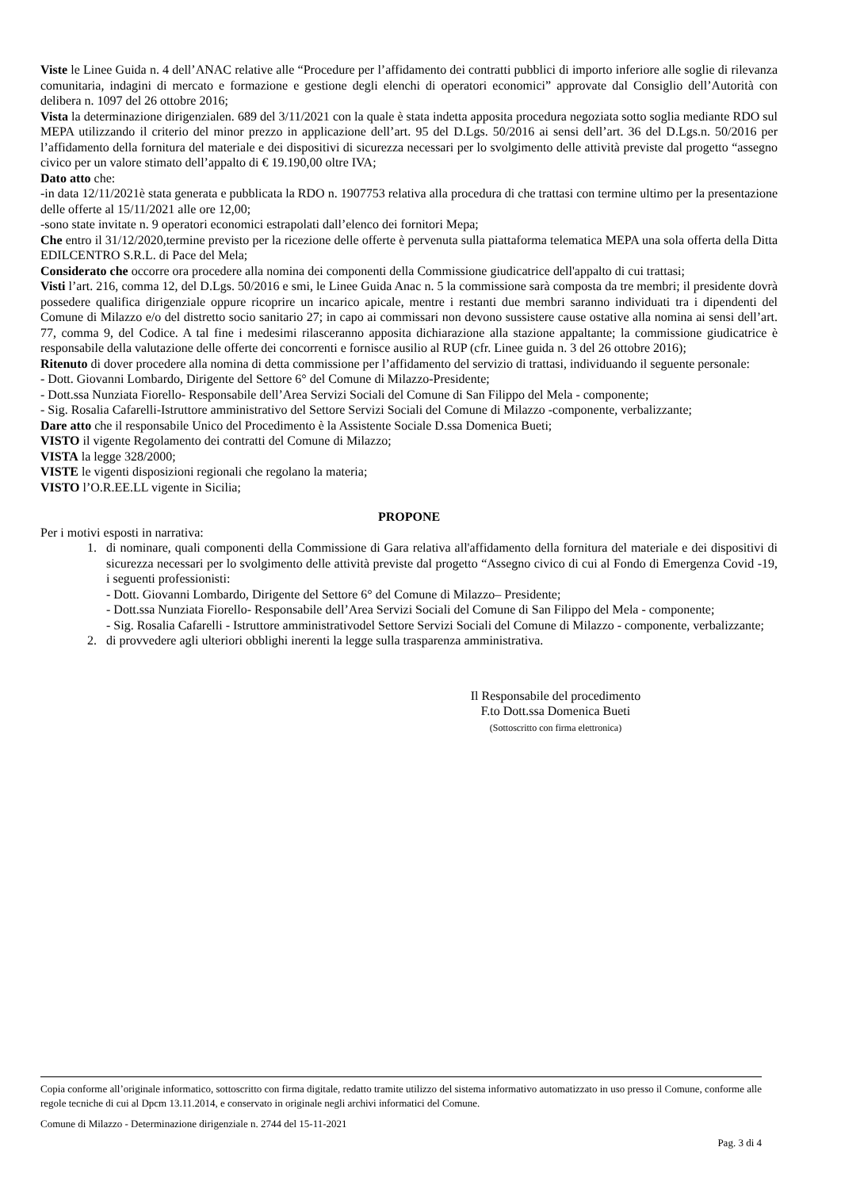Viste le Linee Guida n. 4 dell’ANAC relative alle “Procedure per l’affidamento dei contratti pubblici di importo inferiore alle soglie di rilevanza comunitaria, indagini di mercato e formazione e gestione degli elenchi di operatori economici” approvate dal Consiglio dell’Autorità con delibera n. 1097 del 26 ottobre 2016;
Vista la determinazione dirigenzialen. 689 del 3/11/2021 con la quale è stata indetta apposita procedura negoziata sotto soglia mediante RDO sul MEPA utilizzando il criterio del minor prezzo in applicazione dell’art. 95 del D.Lgs. 50/2016 ai sensi dell’art. 36 del D.Lgs.n. 50/2016 per l’affidamento della fornitura del materiale e dei dispositivi di sicurezza necessari per lo svolgimento delle attività previste dal progetto “assegno civico per un valore stimato dell’appalto di € 19.190,00 oltre IVA;
Dato atto che:
-in data 12/11/2021è stata generata e pubblicata la RDO n. 1907753 relativa alla procedura di che trattasi con termine ultimo per la presentazione delle offerte al 15/11/2021 alle ore 12,00;
-sono state invitate n. 9 operatori economici estrapolati dall’elenco dei fornitori Mepa;
Che entro il 31/12/2020,termine previsto per la ricezione delle offerte è pervenuta sulla piattaforma telematica MEPA una sola offerta della Ditta EDILCENTRO S.R.L. di Pace del Mela;
Considerato che occorre ora procedere alla nomina dei componenti della Commissione giudicatrice dell'appalto di cui trattasi;
Visti l’art. 216, comma 12, del D.Lgs. 50/2016 e smi, le Linee Guida Anac n. 5 la commissione sarà composta da tre membri; il presidente dovrà possedere qualifica dirigenziale oppure ricoprire un incarico apicale, mentre i restanti due membri saranno individuati tra i dipendenti del Comune di Milazzo e/o del distretto socio sanitario 27; in capo ai commissari non devono sussistere cause ostative alla nomina ai sensi dell’art. 77, comma 9, del Codice. A tal fine i medesimi rilasceranno apposita dichiarazione alla stazione appaltante; la commissione giudicatrice è responsabile della valutazione delle offerte dei concorrenti e fornisce ausilio al RUP (cfr. Linee guida n. 3 del 26 ottobre 2016);
Ritenuto di dover procedere alla nomina di detta commissione per l’affidamento del servizio di trattasi, individuando il seguente personale:
- Dott. Giovanni Lombardo, Dirigente del Settore 6° del Comune di Milazzo-Presidente;
- Dott.ssa Nunziata Fiorello- Responsabile dell’Area Servizi Sociali del Comune di San Filippo del Mela - componente;
- Sig. Rosalia Cafarelli-Istruttore amministrativo del Settore Servizi Sociali del Comune di Milazzo -componente, verbalizzante;
Dare atto che il responsabile Unico del Procedimento è la Assistente Sociale D.ssa Domenica Bueti;
VISTO il vigente Regolamento dei contratti del Comune di Milazzo;
VISTA la legge 328/2000;
VISTE le vigenti disposizioni regionali che regolano la materia;
VISTO l’O.R.EE.LL vigente in Sicilia;
PROPONE
Per i motivi esposti in narrativa:
1. di nominare, quali componenti della Commissione di Gara relativa all'affidamento della fornitura del materiale e dei dispositivi di sicurezza necessari per lo svolgimento delle attività previste dal progetto “Assegno civico di cui al Fondo di Emergenza Covid -19, i seguenti professionisti:
- Dott. Giovanni Lombardo, Dirigente del Settore 6° del Comune di Milazzo– Presidente;
- Dott.ssa Nunziata Fiorello- Responsabile dell’Area Servizi Sociali del Comune di San Filippo del Mela - componente;
- Sig. Rosalia Cafarelli - Istruttore amministrativodel Settore Servizi Sociali del Comune di Milazzo - componente, verbalizzante;
2. di provvedere agli ulteriori obblighi inerenti la legge sulla trasparenza amministrativa.
Il Responsabile del procedimento
F.to Dott.ssa Domenica Bueti
(Sottoscritto con firma elettronica)
Copia conforme all’originale informatico, sottoscritto con firma digitale, redatto tramite utilizzo del sistema informativo automatizzato in uso presso il Comune, conforme alle regole tecniche di cui al Dpcm 13.11.2014, e conservato in originale negli archivi informatici del Comune.
Comune di Milazzo - Determinazione dirigenziale n. 2744 del 15-11-2021
Pag. 3 di 4